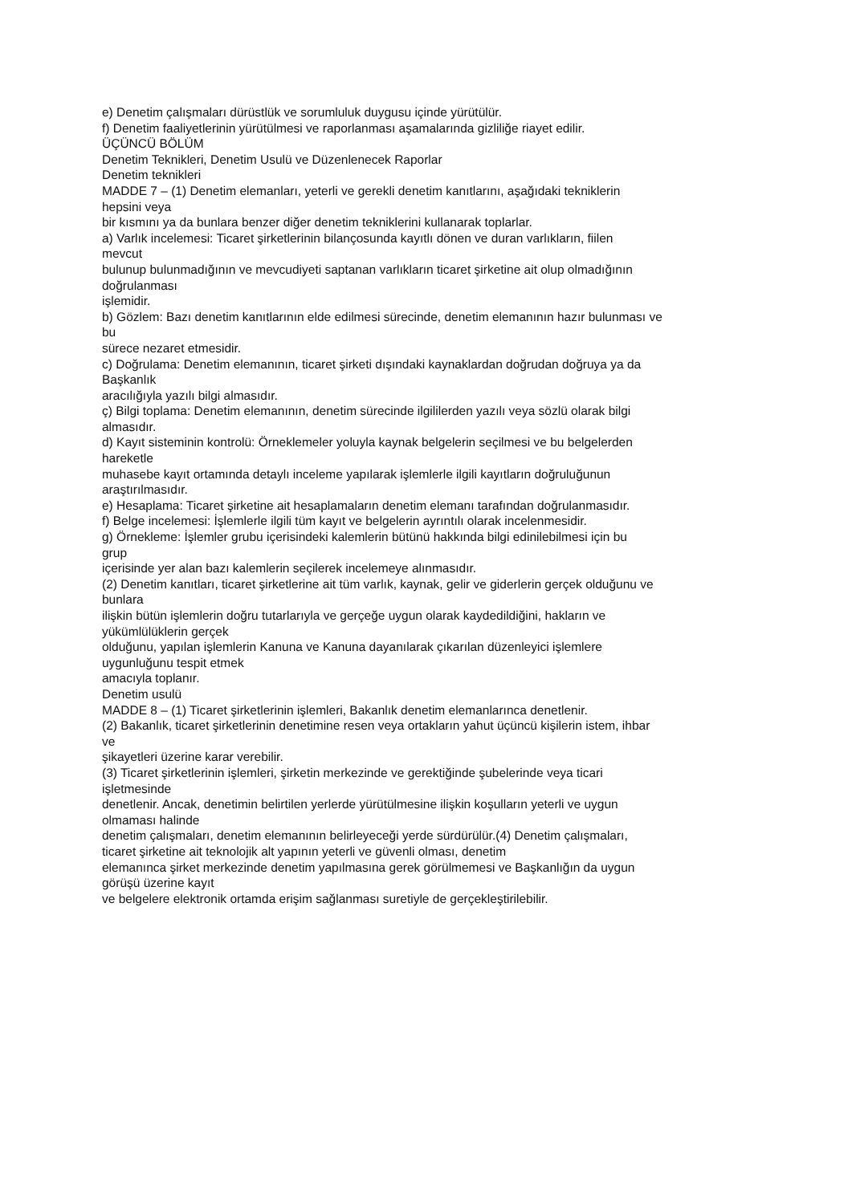e) Denetim çalışmaları dürüstlük ve sorumluluk duygusu içinde yürütülür.
f) Denetim faaliyetlerinin yürütülmesi ve raporlanması aşamalarında gizliliğe riayet edilir.
ÜÇÜNCÜ BÖLÜM
Denetim Teknikleri, Denetim Usulü ve Düzenlenecek Raporlar
Denetim teknikleri
MADDE 7 – (1) Denetim elemanları, yeterli ve gerekli denetim kanıtlarını, aşağıdaki tekniklerin
hepsini veya
bir kısmını ya da bunlara benzer diğer denetim tekniklerini kullanarak toplarlar.
a) Varlık incelemesi: Ticaret şirketlerinin bilançosunda kayıtlı dönen ve duran varlıkların, fiilen
mevcut
bulunup bulunmadığının ve mevcudiyeti saptanan varlıkların ticaret şirketine ait olup olmadığının
doğrulanması
işlemidir.
b) Gözlem: Bazı denetim kanıtlarının elde edilmesi sürecinde, denetim elemanının hazır bulunması ve
bu
sürece nezaret etmesidir.
c) Doğrulama: Denetim elemanının, ticaret şirketi dışındaki kaynaklardan doğrudan doğruya ya da
Başkanlık
aracılığıyla yazılı bilgi almasıdır.
ç) Bilgi toplama: Denetim elemanının, denetim sürecinde ilgililerden yazılı veya sözlü olarak bilgi
almasıdır.
d) Kayıt sisteminin kontrolü: Örneklemeler yoluyla kaynak belgelerin seçilmesi ve bu belgelerden
hareketle
muhasebe kayıt ortamında detaylı inceleme yapılarak işlemlerle ilgili kayıtların doğruluğunun
araştırılmasıdır.
e) Hesaplama: Ticaret şirketine ait hesaplamaların denetim elemanı tarafından doğrulanmasıdır.
f) Belge incelemesi: İşlemlerle ilgili tüm kayıt ve belgelerin ayrıntılı olarak incelenmesidir.
g) Örnekleme: İşlemler grubu içerisindeki kalemlerin bütünü hakkında bilgi edinilebilmesi için bu
grup
içerisinde yer alan bazı kalemlerin seçilerek incelemeye alınmasıdır.
(2) Denetim kanıtları, ticaret şirketlerine ait tüm varlık, kaynak, gelir ve giderlerin gerçek olduğunu ve
bunlara
ilişkin bütün işlemlerin doğru tutarlarıyla ve gerçeğe uygun olarak kaydedildiğini, hakların ve
yükümlülüklerin gerçek
olduğunu, yapılan işlemlerin Kanuna ve Kanuna dayanılarak çıkarılan düzenleyici işlemlere
uygunluğunu tespit etmek
amacıyla toplanır.
Denetim usulü
MADDE 8 – (1) Ticaret şirketlerinin işlemleri, Bakanlık denetim elemanlarınca denetlenir.
(2) Bakanlık, ticaret şirketlerinin denetimine resen veya ortakların yahut üçüncü kişilerin istem, ihbar
ve
şikayetleri üzerine karar verebilir.
(3) Ticaret şirketlerinin işlemleri, şirketin merkezinde ve gerektiğinde şubelerinde veya ticari
işletmesinde
denetlenir. Ancak, denetimin belirtilen yerlerde yürütülmesine ilişkin koşulların yeterli ve uygun
olmaması halinde
denetim çalışmaları, denetim elemanının belirleyeceği yerde sürdürülür.(4) Denetim çalışmaları,
ticaret şirketine ait teknolojik alt yapının yeterli ve güvenli olması, denetim
elemanınca şirket merkezinde denetim yapılmasına gerek görülmemesi ve Başkanlığın da uygun
görüşü üzerine kayıt
ve belgelere elektronik ortamda erişim sağlanması suretiyle de gerçekleştirilebilir.